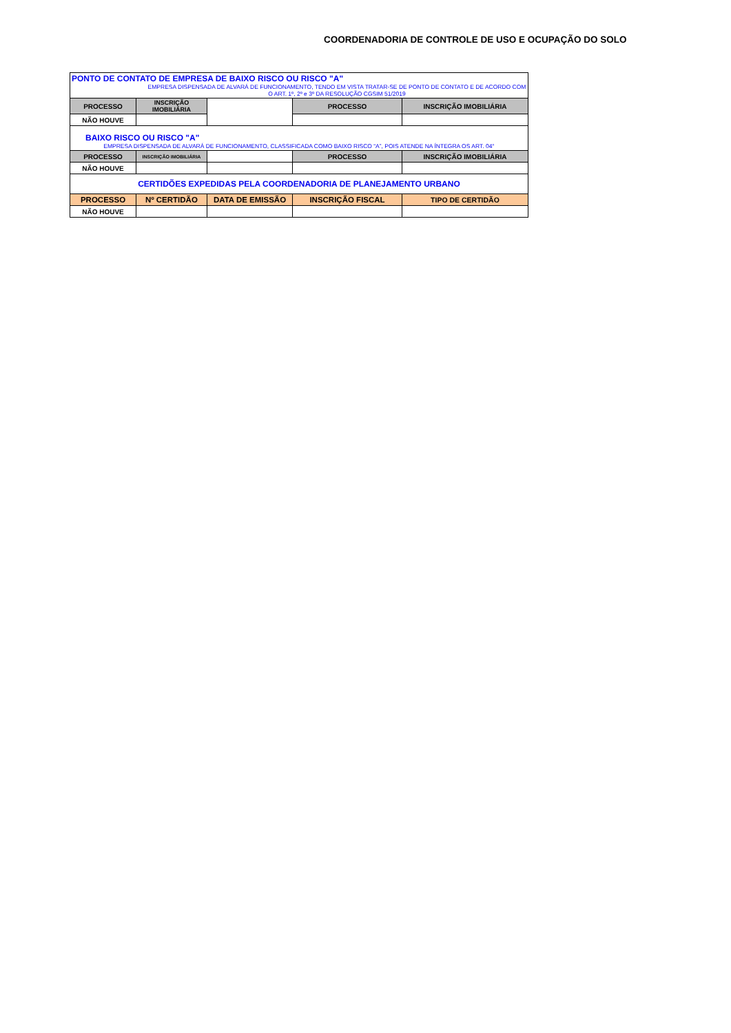COORDENADORIA DE CONTROLE DE USO E OCUPAÇÃO DO SOLO
| PONTO DE CONTATO DE EMPRESA DE BAIXO RISCO OU RISCO "A" EMPRESA DISPENSADA DE ALVARÁ DE FUNCIONAMENTO, TENDO EM VISTA TRATAR-SE DE PONTO DE CONTATO E DE ACORDO COM O ART. 1º, 2º e 3º DA RESOLUÇÃO CGSIM 51/2019 | | | | |
| PROCESSO | INSCRIÇÃO IMOBILIÁRIA | | PROCESSO | INSCRIÇÃO IMOBILIÁRIA |
| NÃO HOUVE | | | | |
| BAIXO RISCO OU RISCO "A" EMPRESA DISPENSADA DE ALVARÁ DE FUNCIONAMENTO, CLASSIFICADA COMO BAIXO RISCO “A”, POIS ATENDE NA ÍNTEGRA OS ART. 04° | | | | |
| PROCESSO | INSCRIÇÃO IMOBILIÁRIA | | PROCESSO | INSCRIÇÃO IMOBILIÁRIA |
| NÃO HOUVE | | | | |
| CERTIDÕES EXPEDIDAS PELA COORDENADORIA DE PLANEJAMENTO URBANO | | | | |
| PROCESSO | Nº CERTIDÃO | DATA DE EMISSÃO | INSCRIÇÃO FISCAL | TIPO DE CERTIDÃO |
| NÃO HOUVE | | | | |